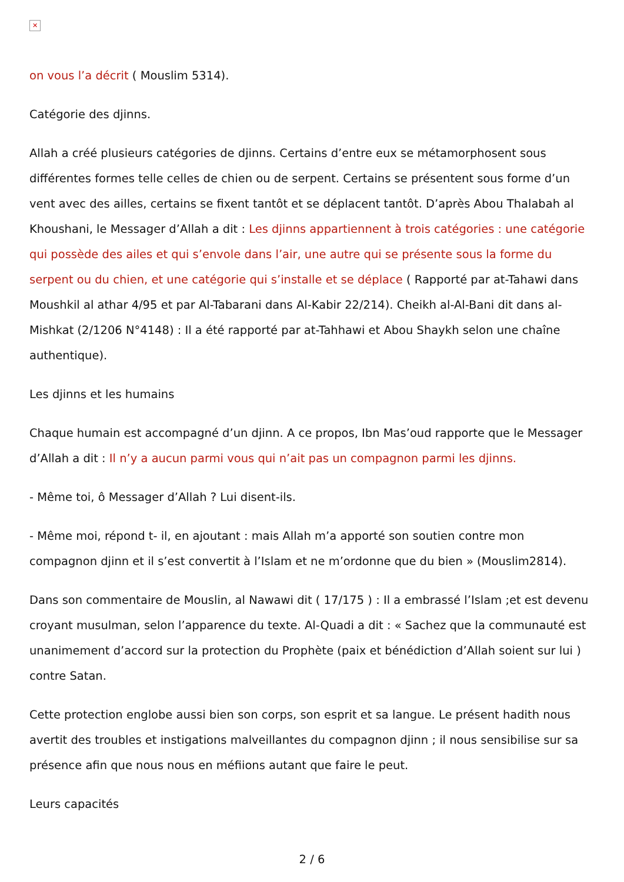✕
on vous l’a décrit ( Mouslim 5314).
Catégorie des djinns.
Allah a créé plusieurs catégories de djinns. Certains d’entre eux se métamorphosent sous différentes formes telle celles de chien ou de serpent. Certains se présentent sous forme d’un vent avec des ailles, certains se fixent tantôt et se déplacent tantôt. D’après Abou Thalabah al Khoushani, le Messager d’Allah a dit : Les djinns appartiennent à trois catégories : une catégorie qui possède des ailes et qui s’envole dans l’air, une autre qui se présente sous la forme du serpent ou du chien, et une catégorie qui s’installe et se déplace ( Rapporté par at-Tahawi dans Moushkil al athar 4/95 et par Al-Tabarani dans Al-Kabir 22/214). Cheikh al-Al-Bani dit dans al- Mishkat (2/1206 N°4148) : Il a été rapporté par at-Tahhawi et Abou Shaykh selon une chaîne authentique).
Les djinns et les humains
Chaque humain est accompagné d’un djinn. A ce propos, Ibn Mas’oud rapporte que le Messager d’Allah a dit : Il n’y a aucun parmi vous qui n’ait pas un compagnon parmi les djinns.
- Même toi, ô Messager d’Allah ? Lui disent-ils.
- Même moi, répond t- il, en ajoutant : mais Allah m’a apporté son soutien contre mon compagnon djinn et il s’est convertit à l’Islam et ne m’ordonne que du bien » (Mouslim2814).
Dans son commentaire de Mouslin, al Nawawi dit ( 17/175 ) : Il a embrassé l’Islam ;et est devenu croyant musulman, selon l’apparence du texte. Al-Quadi a dit : « Sachez que la communauté est unanimement d’accord sur la protection du Prophète (paix et bénédiction d’Allah soient sur lui ) contre Satan.
Cette protection englobe aussi bien son corps, son esprit et sa langue. Le présent hadith nous avertit des troubles et instigations malveillantes du compagnon djinn ; il nous sensibilise sur sa présence afin que nous nous en méfiions autant que faire le peut.
Leurs capacités
2 / 6